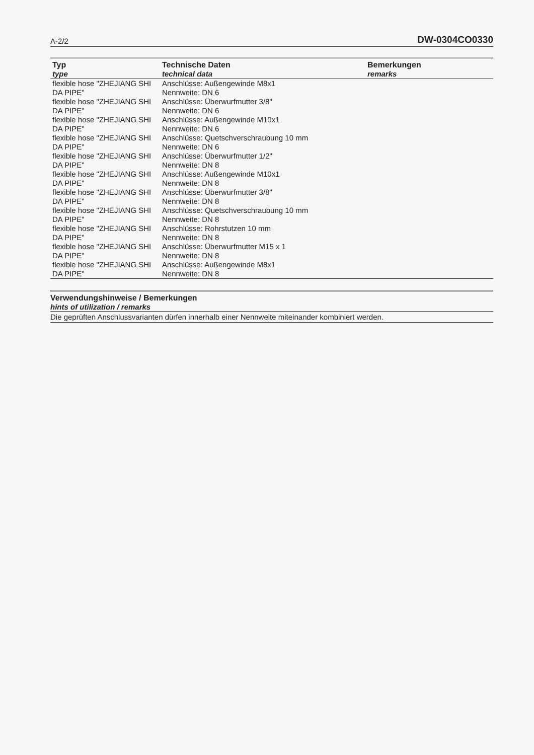A-2/2 DW-0304CO0330
| Typ type | Technische Daten technical data | Bemerkungen remarks |
| --- | --- | --- |
| flexible hose "ZHEJIANG SHI DA PIPE" | Anschlüsse: Außengewinde M8x1 Nennweite: DN 6 | |
| flexible hose "ZHEJIANG SHI DA PIPE" | Anschlüsse: Überwurfmutter 3/8" Nennweite: DN 6 | |
| flexible hose "ZHEJIANG SHI DA PIPE" | Anschlüsse: Außengewinde M10x1 Nennweite: DN 6 | |
| flexible hose "ZHEJIANG SHI DA PIPE" | Anschlüsse: Quetschverschraubung 10 mm Nennweite: DN 6 | |
| flexible hose "ZHEJIANG SHI DA PIPE" | Anschlüsse: Überwurfmutter 1/2" Nennweite: DN 8 | |
| flexible hose "ZHEJIANG SHI DA PIPE" | Anschlüsse: Außengewinde M10x1 Nennweite: DN 8 | |
| flexible hose "ZHEJIANG SHI DA PIPE" | Anschlüsse: Überwurfmutter 3/8" Nennweite: DN 8 | |
| flexible hose "ZHEJIANG SHI DA PIPE" | Anschlüsse: Quetschverschraubung 10 mm Nennweite: DN 8 | |
| flexible hose "ZHEJIANG SHI DA PIPE" | Anschlüsse: Rohrstutzen 10 mm Nennweite: DN 8 | |
| flexible hose "ZHEJIANG SHI DA PIPE" | Anschlüsse: Überwurfmutter M15 x 1 Nennweite: DN 8 | |
| flexible hose "ZHEJIANG SHI DA PIPE" | Anschlüsse: Außengewinde M8x1 Nennweite: DN 8 | |
Verwendungshinweise / Bemerkungen
hints of utilization / remarks
Die geprüften Anschlussvarianten dürfen innerhalb einer Nennweite miteinander kombiniert werden.